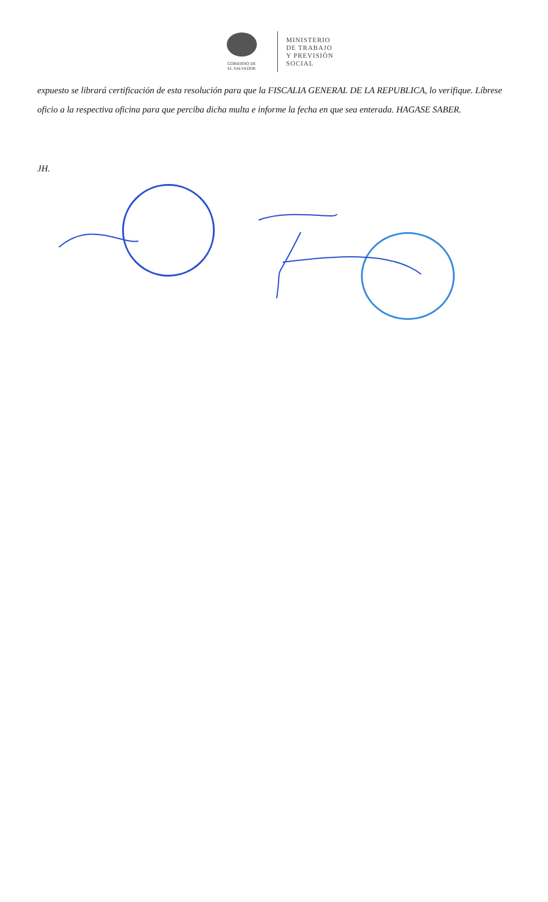GOBIERNO DE
EL SALVADOR
MINISTERIO
DE TRABAJO
Y PREVISIÓN
SOCIAL
expuesto se librará certificación de esta resolución para que la FISCALIA GENERAL DE LA REPUBLICA, lo verifique. Líbrese oficio a la respectiva oficina para que perciba dicha multa e informe la fecha en que sea enterada. HAGASE SABER.
JH.